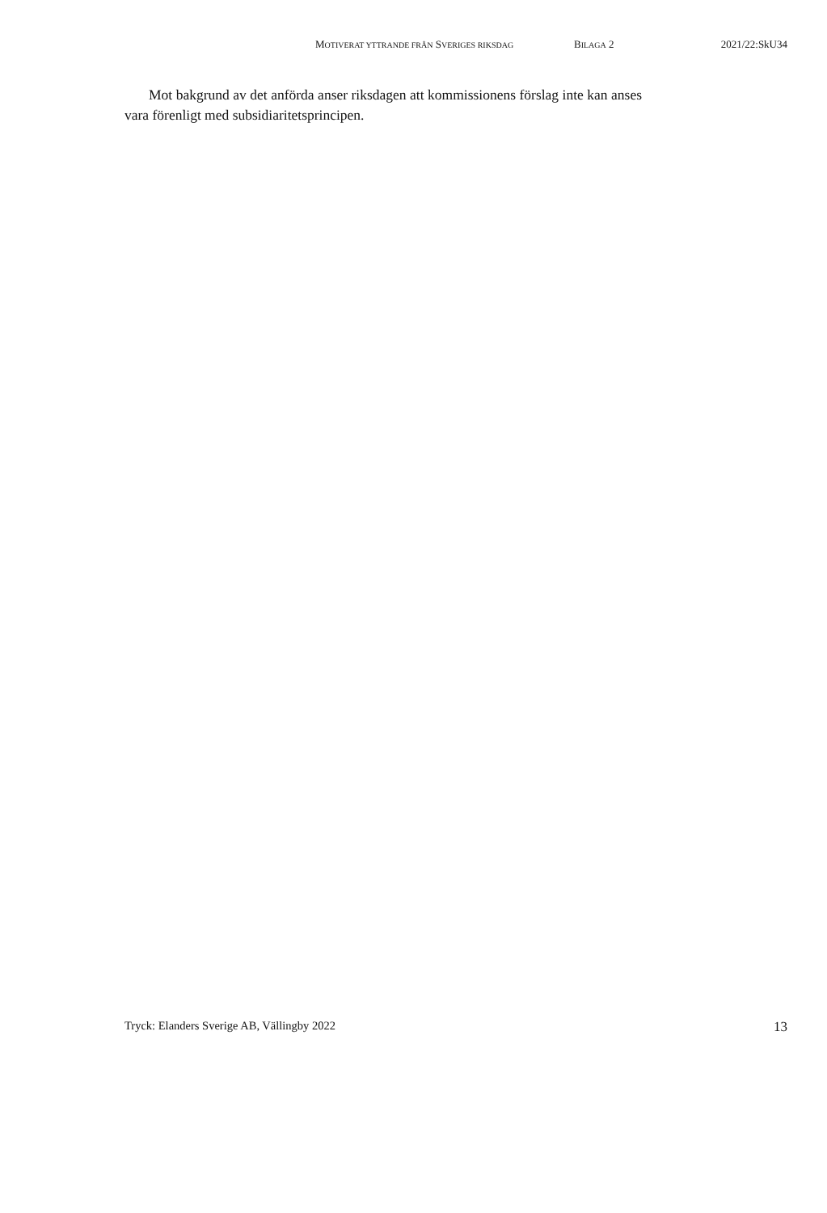MOTIVERAT YTTRANDE FRÅN SVERIGES RIKSDAG BILAGA 2 2021/22:SkU34
Mot bakgrund av det anförda anser riksdagen att kommissionens förslag inte kan anses vara förenligt med subsidiaritetsprincipen.
Tryck: Elanders Sverige AB, Vällingby 2022 13